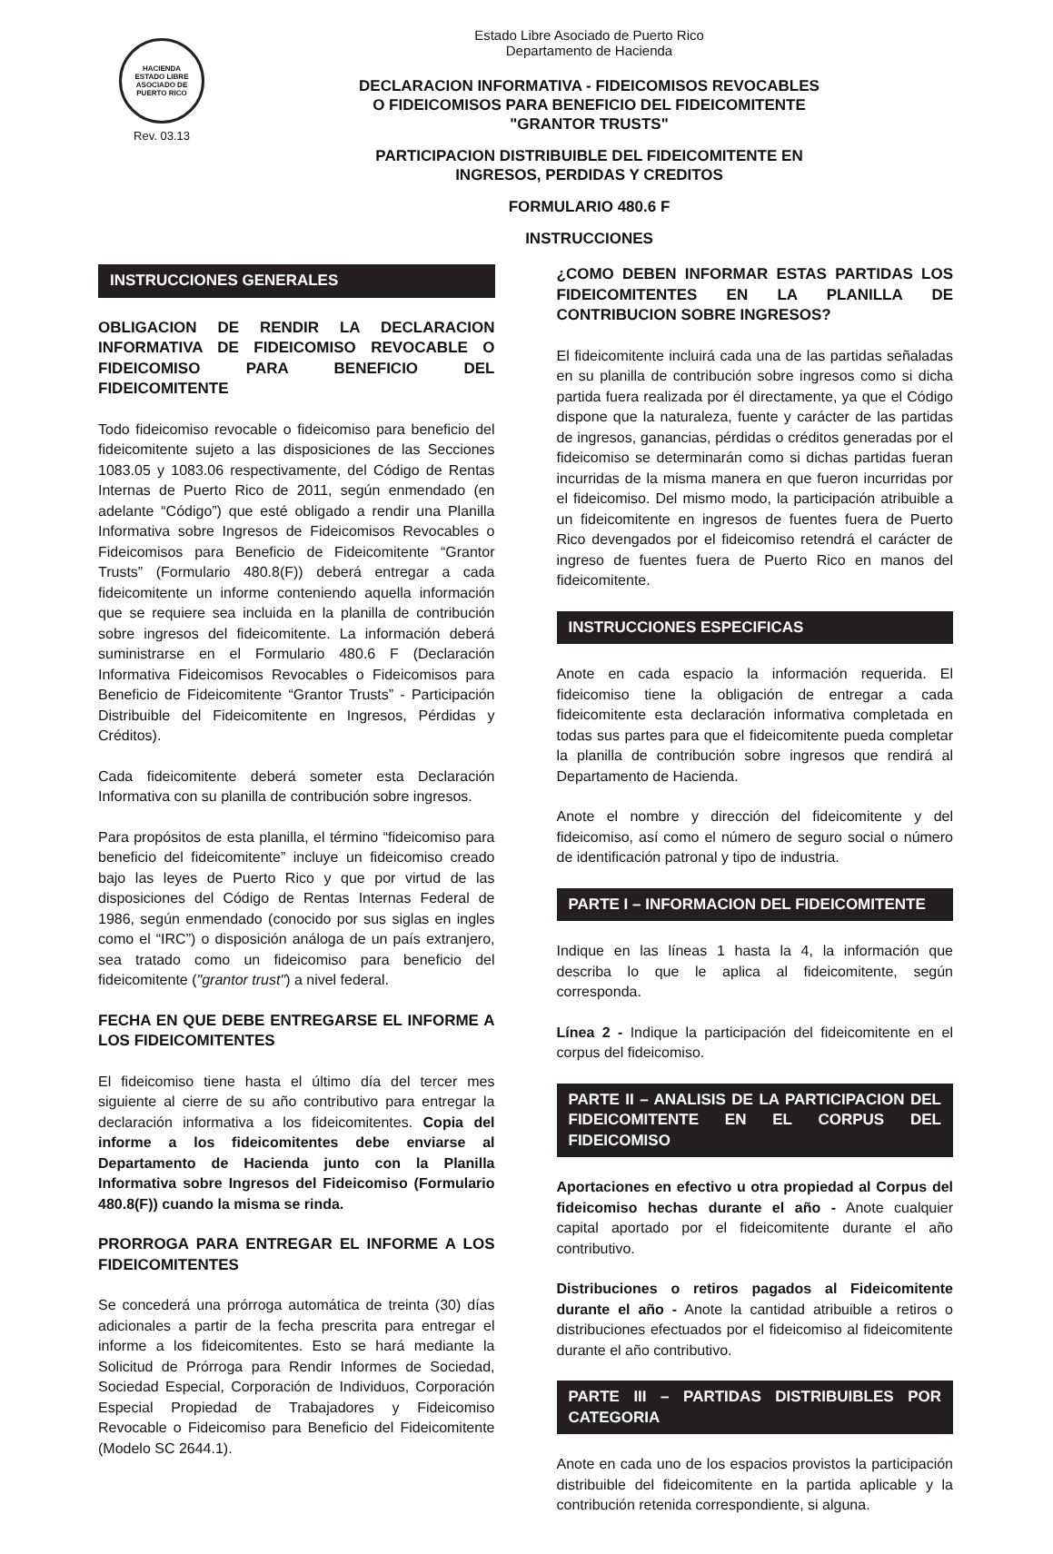HACIENDA
ESTADO LIBRE ASOCIADO DE PUERTO RICO
Rev. 03.13
Estado Libre Asociado de Puerto Rico
Departamento de Hacienda
DECLARACION INFORMATIVA - FIDEICOMISOS REVOCABLES
O FIDEICOMISOS PARA BENEFICIO DEL FIDEICOMITENTE
"GRANTOR TRUSTS"
PARTICIPACION DISTRIBUIBLE DEL FIDEICOMITENTE EN
INGRESOS, PERDIDAS Y CREDITOS
FORMULARIO 480.6 F
INSTRUCCIONES
INSTRUCCIONES GENERALES
OBLIGACION DE RENDIR LA DECLARACION INFORMATIVA DE FIDEICOMISO REVOCABLE O FIDEICOMISO PARA BENEFICIO DEL FIDEICOMITENTE
Todo fideicomiso revocable o fideicomiso para beneficio del fideicomitente sujeto a las disposiciones de las Secciones 1083.05 y 1083.06 respectivamente, del Código de Rentas Internas de Puerto Rico de 2011, según enmendado (en adelante “Código”) que esté obligado a rendir una Planilla Informativa sobre Ingresos de Fideicomisos Revocables o Fideicomisos para Beneficio de Fideicomitente “Grantor Trusts” (Formulario 480.8(F)) deberá entregar a cada fideicomitente un informe conteniendo aquella información que se requiere sea incluida en la planilla de contribución sobre ingresos del fideicomitente. La información deberá suministrarse en el Formulario 480.6 F (Declaración Informativa Fideicomisos Revocables o Fideicomisos para Beneficio de Fideicomitente “Grantor Trusts” - Participación Distribuible del Fideicomitente en Ingresos, Pérdidas y Créditos).
Cada fideicomitente deberá someter esta Declaración Informativa con su planilla de contribución sobre ingresos.
Para propósitos de esta planilla, el término “fideicomiso para beneficio del fideicomitente” incluye un fideicomiso creado bajo las leyes de Puerto Rico y que por virtud de las disposiciones del Código de Rentas Internas Federal de 1986, según enmendado (conocido por sus siglas en ingles como el “IRC”) o disposición análoga de un país extranjero, sea tratado como un fideicomiso para beneficio del fideicomitente ("grantor trust") a nivel federal.
FECHA EN QUE DEBE ENTREGARSE EL INFORME A LOS FIDEICOMITENTES
El fideicomiso tiene hasta el último día del tercer mes siguiente al cierre de su año contributivo para entregar la declaración informativa a los fideicomitentes. Copia del informe a los fideicomitentes debe enviarse al Departamento de Hacienda junto con la Planilla Informativa sobre Ingresos del Fideicomiso (Formulario 480.8(F)) cuando la misma se rinda.
PRORROGA PARA ENTREGAR EL INFORME A LOS FIDEICOMITENTES
Se concederá una prórroga automática de treinta (30) días adicionales a partir de la fecha prescrita para entregar el informe a los fideicomitentes. Esto se hará mediante la Solicitud de Prórroga para Rendir Informes de Sociedad, Sociedad Especial, Corporación de Individuos, Corporación Especial Propiedad de Trabajadores y Fideicomiso Revocable o Fideicomiso para Beneficio del Fideicomitente (Modelo SC 2644.1).
¿COMO DEBEN INFORMAR ESTAS PARTIDAS LOS FIDEICOMITENTES EN LA PLANILLA DE CONTRIBUCION SOBRE INGRESOS?
El fideicomitente incluirá cada una de las partidas señaladas en su planilla de contribución sobre ingresos como si dicha partida fuera realizada por él directamente, ya que el Código dispone que la naturaleza, fuente y carácter de las partidas de ingresos, ganancias, pérdidas o créditos generadas por el fideicomiso se determinarán como si dichas partidas fueran incurridas de la misma manera en que fueron incurridas por el fideicomiso. Del mismo modo, la participación atribuible a un fideicomitente en ingresos de fuentes fuera de Puerto Rico devengados por el fideicomiso retendrá el carácter de ingreso de fuentes fuera de Puerto Rico en manos del fideicomitente.
INSTRUCCIONES ESPECIFICAS
Anote en cada espacio la información requerida. El fideicomiso tiene la obligación de entregar a cada fideicomitente esta declaración informativa completada en todas sus partes para que el fideicomitente pueda completar la planilla de contribución sobre ingresos que rendirá al Departamento de Hacienda.
Anote el nombre y dirección del fideicomitente y del fideicomiso, así como el número de seguro social o número de identificación patronal y tipo de industria.
PARTE I – INFORMACION DEL FIDEICOMITENTE
Indique en las líneas 1 hasta la 4, la información que describa lo que le aplica al fideicomitente, según corresponda.
Línea 2 - Indique la participación del fideicomitente en el corpus del fideicomiso.
PARTE II – ANALISIS DE LA PARTICIPACION DEL FIDEICOMITENTE EN EL CORPUS DEL FIDEICOMISO
Aportaciones en efectivo u otra propiedad al Corpus del fideicomiso hechas durante el año - Anote cualquier capital aportado por el fideicomitente durante el año contributivo.
Distribuciones o retiros pagados al Fideicomitente durante el año - Anote la cantidad atribuible a retiros o distribuciones efectuados por el fideicomiso al fideicomitente durante el año contributivo.
PARTE III – PARTIDAS DISTRIBUIBLES POR CATEGORIA
Anote en cada uno de los espacios provistos la participación distribuible del fideicomitente en la partida aplicable y la contribución retenida correspondiente, si alguna.